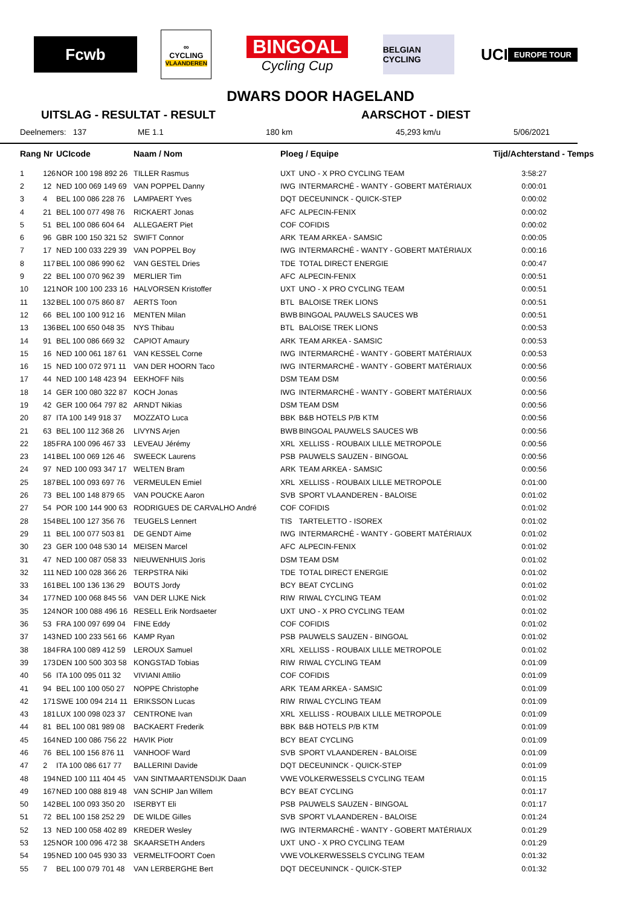Fcwb
∞
CYCLING
VLAANDEREN
BINGOAL
Cycling Cup
BELGIAN CYCLING
UCI EUROPE TOUR
DWARS DOOR HAGELAND
UITSLAG - RESULTAT - RESULT AARSCHOT - DIEST
Deelnemers: 137 ME 1.1 180 km 45,293 km/u 5/06/2021
| Rang Nr | UCIcode | Naam / Nom | Ploeg / Equipe | | Tijd/Achterstand - Temps |
| --- | --- | --- | --- | --- | --- |
| 1 126 | NOR 100 198 892 26 | TILLER Rasmus | UXT | UNO - X PRO CYCLING TEAM | 3:58:27 |
| 2 12 | NED 100 069 149 69 | VAN POPPEL Danny | IWG | INTERMARCHÉ - WANTY - GOBERT MATÉRIAUX | 0:00:01 |
| 3 4 | BEL 100 086 228 76 | LAMPAERT Yves | DQT | DECEUNINCK - QUICK-STEP | 0:00:02 |
| 4 21 | BEL 100 077 498 76 | RICKAERT Jonas | AFC | ALPECIN-FENIX | 0:00:02 |
| 5 51 | BEL 100 086 604 64 | ALLEGAERT Piet | COF | COFIDIS | 0:00:02 |
| 6 96 | GBR 100 150 321 52 | SWIFT Connor | ARK | TEAM ARKEA - SAMSIC | 0:00:05 |
| 7 17 | NED 100 033 229 39 | VAN POPPEL Boy | IWG | INTERMARCHÉ - WANTY - GOBERT MATÉRIAUX | 0:00:16 |
| 8 117 | BEL 100 086 990 62 | VAN GESTEL Dries | TDE | TOTAL DIRECT ENERGIE | 0:00:47 |
| 9 22 | BEL 100 070 962 39 | MERLIER Tim | AFC | ALPECIN-FENIX | 0:00:51 |
| 10 121 | NOR 100 100 233 16 | HALVORSEN Kristoffer | UXT | UNO - X PRO CYCLING TEAM | 0:00:51 |
| 11 132 | BEL 100 075 860 87 | AERTS Toon | BTL | BALOISE TREK LIONS | 0:00:51 |
| 12 66 | BEL 100 100 912 16 | MENTEN Milan | BWB | BINGOAL PAUWELS SAUCES WB | 0:00:51 |
| 13 136 | BEL 100 650 048 35 | NYS Thibau | BTL | BALOISE TREK LIONS | 0:00:53 |
| 14 91 | BEL 100 086 669 32 | CAPIOT Amaury | ARK | TEAM ARKEA - SAMSIC | 0:00:53 |
| 15 16 | NED 100 061 187 61 | VAN KESSEL Corne | IWG | INTERMARCHÉ - WANTY - GOBERT MATÉRIAUX | 0:00:53 |
| 16 15 | NED 100 072 971 11 | VAN DER HOORN Taco | IWG | INTERMARCHÉ - WANTY - GOBERT MATÉRIAUX | 0:00:56 |
| 17 44 | NED 100 148 423 94 | EEKHOFF Nils | DSM | TEAM DSM | 0:00:56 |
| 18 14 | GER 100 080 322 87 | KOCH Jonas | IWG | INTERMARCHÉ - WANTY - GOBERT MATÉRIAUX | 0:00:56 |
| 19 42 | GER 100 064 797 82 | ARNDT Nikias | DSM | TEAM DSM | 0:00:56 |
| 20 87 | ITA 100 149 918 37 | MOZZATO Luca | BBK | B&B HOTELS P/B KTM | 0:00:56 |
| 21 63 | BEL 100 112 368 26 | LIVYNS Arjen | BWB | BINGOAL PAUWELS SAUCES WB | 0:00:56 |
| 22 185 | FRA 100 096 467 33 | LEVEAU Jérémy | XRL | XELLISS - ROUBAIX LILLE METROPOLE | 0:00:56 |
| 23 141 | BEL 100 069 126 46 | SWEECK Laurens | PSB | PAUWELS SAUZEN - BINGOAL | 0:00:56 |
| 24 97 | NED 100 093 347 17 | WELTEN Bram | ARK | TEAM ARKEA - SAMSIC | 0:00:56 |
| 25 187 | BEL 100 093 697 76 | VERMEULEN Emiel | XRL | XELLISS - ROUBAIX LILLE METROPOLE | 0:01:00 |
| 26 73 | BEL 100 148 879 65 | VAN POUCKE Aaron | SVB | SPORT VLAANDEREN - BALOISE | 0:01:02 |
| 27 54 | POR 100 144 900 63 | RODRIGUES DE CARVALHO André | COF | COFIDIS | 0:01:02 |
| 28 154 | BEL 100 127 356 76 | TEUGELS Lennert | TIS | TARTELETTO - ISOREX | 0:01:02 |
| 29 11 | BEL 100 077 503 81 | DE GENDT Aime | IWG | INTERMARCHÉ - WANTY - GOBERT MATÉRIAUX | 0:01:02 |
| 30 23 | GER 100 048 530 14 | MEISEN Marcel | AFC | ALPECIN-FENIX | 0:01:02 |
| 31 47 | NED 100 087 058 33 | NIEUWENHUIS Joris | DSM | TEAM DSM | 0:01:02 |
| 32 111 | NED 100 028 366 26 | TERPSTRA Niki | TDE | TOTAL DIRECT ENERGIE | 0:01:02 |
| 33 161 | BEL 100 136 136 29 | BOUTS Jordy | BCY | BEAT CYCLING | 0:01:02 |
| 34 177 | NED 100 068 845 56 | VAN DER LIJKE Nick | RIW | RIWAL CYCLING TEAM | 0:01:02 |
| 35 124 | NOR 100 088 496 16 | RESELL Erik Nordsaeter | UXT | UNO - X PRO CYCLING TEAM | 0:01:02 |
| 36 53 | FRA 100 097 699 04 | FINE Eddy | COF | COFIDIS | 0:01:02 |
| 37 143 | NED 100 233 561 66 | KAMP Ryan | PSB | PAUWELS SAUZEN - BINGOAL | 0:01:02 |
| 38 184 | FRA 100 089 412 59 | LEROUX Samuel | XRL | XELLISS - ROUBAIX LILLE METROPOLE | 0:01:02 |
| 39 173 | DEN 100 500 303 58 | KONGSTAD Tobias | RIW | RIWAL CYCLING TEAM | 0:01:09 |
| 40 56 | ITA 100 095 011 32 | VIVIANI Attilio | COF | COFIDIS | 0:01:09 |
| 41 94 | BEL 100 100 050 27 | NOPPE Christophe | ARK | TEAM ARKEA - SAMSIC | 0:01:09 |
| 42 171 | SWE 100 094 214 11 | ERIKSSON Lucas | RIW | RIWAL CYCLING TEAM | 0:01:09 |
| 43 181 | LUX 100 098 023 37 | CENTRONE Ivan | XRL | XELLISS - ROUBAIX LILLE METROPOLE | 0:01:09 |
| 44 81 | BEL 100 081 989 08 | BACKAERT Frederik | BBK | B&B HOTELS P/B KTM | 0:01:09 |
| 45 164 | NED 100 086 756 22 | HAVIK Piotr | BCY | BEAT CYCLING | 0:01:09 |
| 46 76 | BEL 100 156 876 11 | VANHOOF Ward | SVB | SPORT VLAANDEREN - BALOISE | 0:01:09 |
| 47 2 | ITA 100 086 617 77 | BALLERINI Davide | DQT | DECEUNINCK - QUICK-STEP | 0:01:09 |
| 48 194 | NED 100 111 404 45 | VAN SINTMAARTENSDIJK Daan | VWE | VOLKERWESSELS CYCLING TEAM | 0:01:15 |
| 49 167 | NED 100 088 819 48 | VAN SCHIP Jan Willem | BCY | BEAT CYCLING | 0:01:17 |
| 50 142 | BEL 100 093 350 20 | ISERBYT Eli | PSB | PAUWELS SAUZEN - BINGOAL | 0:01:17 |
| 51 72 | BEL 100 158 252 29 | DE WILDE Gilles | SVB | SPORT VLAANDEREN - BALOISE | 0:01:24 |
| 52 13 | NED 100 058 402 89 | KREDER Wesley | IWG | INTERMARCHÉ - WANTY - GOBERT MATÉRIAUX | 0:01:29 |
| 53 125 | NOR 100 096 472 38 | SKAARSETH Anders | UXT | UNO - X PRO CYCLING TEAM | 0:01:29 |
| 54 195 | NED 100 045 930 33 | VERMELTFOORT Coen | VWE | VOLKERWESSELS CYCLING TEAM | 0:01:32 |
| 55 7 | BEL 100 079 701 48 | VAN LERBERGHE Bert | DQT | DECEUNINCK - QUICK-STEP | 0:01:32 |